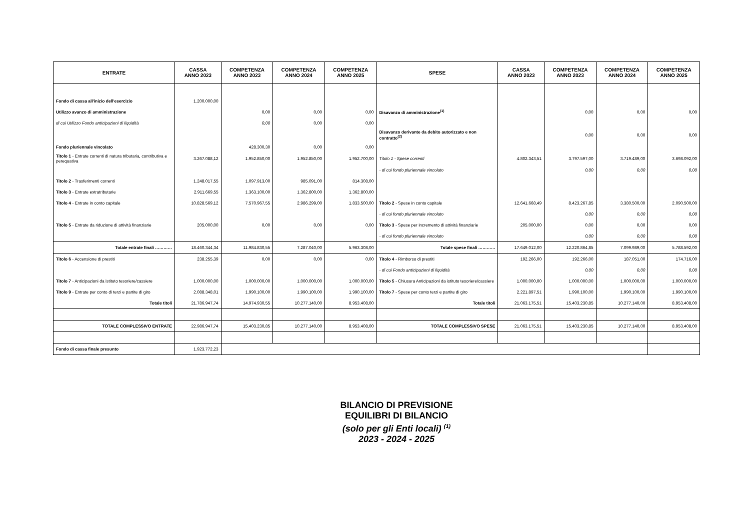| ENTRATE | CASSA ANNO 2023 | COMPETENZA ANNO 2023 | COMPETENZA ANNO 2024 | COMPETENZA ANNO 2025 | SPESE | CASSA ANNO 2023 | COMPETENZA ANNO 2023 | COMPETENZA ANNO 2024 | COMPETENZA ANNO 2025 |
| --- | --- | --- | --- | --- | --- | --- | --- | --- | --- |
| Fondo di cassa all'inizio dell'esercizio | 1.200.000,00 | | | | | | | | |
| Utilizzo avanzo di amministrazione | | 0,00 | 0,00 | 0,00 | Disavanzo di amministrazione<sup>(1)</sup> | | 0,00 | 0,00 | 0,00 |
| di cui Utilizzo Fondo anticipazioni di liquidità | | 0,00 | 0,00 | 0,00 | | | | | |
| | | | | | Disavanzo derivante da debito autorizzato e non contratto<sup>(2)</sup> | | 0,00 | 0,00 | 0,00 |
| Fondo pluriennale vincolato | | 428.300,30 | 0,00 | 0,00 | | | | | |
| Titolo 1 - Entrate correnti di natura tributaria, contributiva e perequativa | 3.267.088,12 | 1.952.850,00 | 1.952.850,00 | 1.952.700,00 | Titolo 1 - Spese correnti | 4.802.343,51 | 3.797.597,00 | 3.719.489,00 | 3.698.092,00 |
| | | | | | - di cui fondo pluriennale vincolato | | 0,00 | 0,00 | 0,00 |
| Titolo 2 - Trasferimenti correnti | 1.248.017,55 | 1.097.913,00 | 985.091,00 | 814.308,00 | | | | | |
| Titolo 3 - Entrate extratributarie | 2.911.669,55 | 1.363.100,00 | 1.362.800,00 | 1.362.800,00 | | | | | |
| Titolo 4 - Entrate in conto capitale | 10.828.569,12 | 7.570.967,55 | 2.986.299,00 | 1.833.500,00 | Titolo 2 - Spese in conto capitale | 12.641.668,49 | 8.423.267,85 | 3.380.500,00 | 2.090.500,00 |
| | | | | | - di cui fondo pluriennale vincolato | | 0,00 | 0,00 | 0,00 |
| Titolo 5 - Entrate da riduzione di attività finanziarie | 205.000,00 | 0,00 | 0,00 | 0,00 | Titolo 3 - Spese per incremento di attività finanziarie | 205.000,00 | 0,00 | 0,00 | 0,00 |
| | | | | | - di cui fondo pluriennale vincolato | | 0,00 | 0,00 | 0,00 |
| Totale entrate finali ………… | 18.460.344,34 | 11.984.830,55 | 7.287.040,00 | 5.963.308,00 | Totale spese finali ………… | 17.649.012,00 | 12.220.864,85 | 7.099.989,00 | 5.788.592,00 |
| Titolo 6 - Accensione di prestiti | 238.255,39 | 0,00 | 0,00 | 0,00 | Titolo 4 - Rimborso di prestiti | 192.266,00 | 192.266,00 | 187.051,00 | 174.716,00 |
| | | | | | - di cui Fondo anticipazioni di liquidità | | 0,00 | 0,00 | 0,00 |
| Titolo 7 - Anticipazioni da istituto tesoriere/cassiere | 1.000.000,00 | 1.000.000,00 | 1.000.000,00 | 1.000.000,00 | Titolo 5 - Chiusura Anticipazioni da istituto tesoriere/cassiere | 1.000.000,00 | 1.000.000,00 | 1.000.000,00 | 1.000.000,00 |
| Titolo 9 - Entrate per conto di terzi e partite di giro | 2.088.348,01 | 1.990.100,00 | 1.990.100,00 | 1.990.100,00 | Titolo 7 - Spese per conto terzi e partite di giro | 2.221.897,51 | 1.990.100,00 | 1.990.100,00 | 1.990.100,00 |
| Totale titoli | 21.786.947,74 | 14.974.930,55 | 10.277.140,00 | 8.953.408,00 | Totale titoli | 21.063.175,51 | 15.403.230,85 | 10.277.140,00 | 8.953.408,00 |
| TOTALE COMPLESSIVO ENTRATE | 22.986.947,74 | 15.403.230,85 | 10.277.140,00 | 8.953.408,00 | TOTALE COMPLESSIVO SPESE | 21.063.175,51 | 15.403.230,85 | 10.277.140,00 | 8.953.408,00 |
| Fondo di cassa finale presunto | 1.923.772,23 | | | | | | | | |
BILANCIO DI PREVISIONE
EQUILIBRI DI BILANCIO
(solo per gli Enti locali) <sup>(1)</sup>
2023 - 2024 - 2025